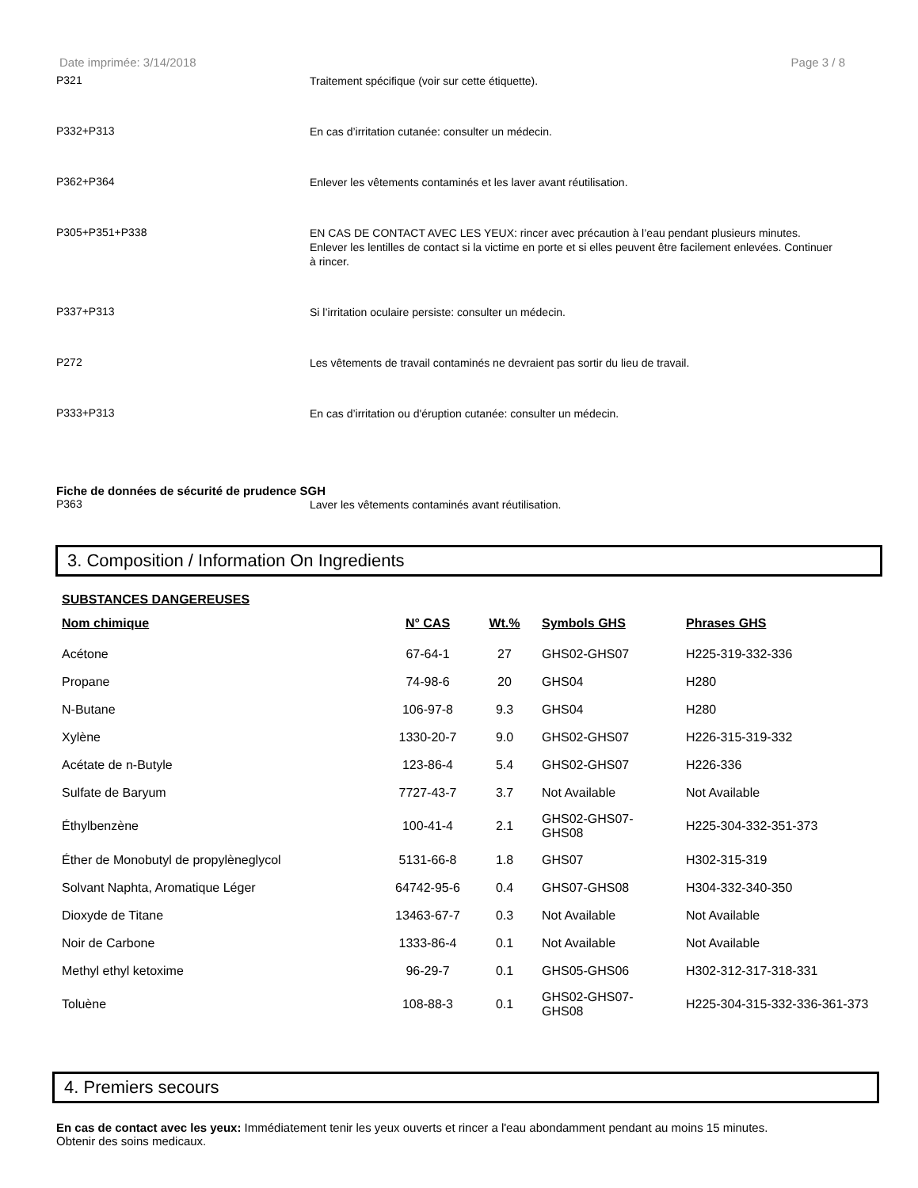Date imprimée: 3/14/2018 Page 3 / 8
P321
Traitement spécifique (voir sur cette étiquette).
P332+P313
En cas d’irritation cutanée: consulter un médecin.
P362+P364
Enlever les vêtements contaminés et les laver avant réutilisation.
P305+P351+P338
EN CAS DE CONTACT AVEC LES YEUX: rincer avec précaution à l’eau pendant plusieurs minutes. Enlever les lentilles de contact si la victime en porte et si elles peuvent être facilement enlevées. Continuer à rincer.
P337+P313
Si l’irritation oculaire persiste: consulter un médecin.
P272
Les vêtements de travail contaminés ne devraient pas sortir du lieu de travail.
P333+P313
En cas d’irritation ou d'éruption cutanée: consulter un médecin.
Fiche de données de sécurité de prudence SGH
P363
Laver les vêtements contaminés avant réutilisation.
3. Composition / Information On Ingredients
SUBSTANCES DANGEREUSES
| Nom chimique | N° CAS | Wt.% | Symbols GHS | Phrases GHS |
| --- | --- | --- | --- | --- |
| Acétone | 67-64-1 | 27 | GHS02-GHS07 | H225-319-332-336 |
| Propane | 74-98-6 | 20 | GHS04 | H280 |
| N-Butane | 106-97-8 | 9.3 | GHS04 | H280 |
| Xylène | 1330-20-7 | 9.0 | GHS02-GHS07 | H226-315-319-332 |
| Acétate de n-Butyle | 123-86-4 | 5.4 | GHS02-GHS07 | H226-336 |
| Sulfate de Baryum | 7727-43-7 | 3.7 | Not Available | Not Available |
| Éthylbenzène | 100-41-4 | 2.1 | GHS02-GHS07- GHS08 | H225-304-332-351-373 |
| Éther de Monobutyl de propylèneglycol | 5131-66-8 | 1.8 | GHS07 | H302-315-319 |
| Solvant Naphta, Aromatique Léger | 64742-95-6 | 0.4 | GHS07-GHS08 | H304-332-340-350 |
| Dioxyde de Titane | 13463-67-7 | 0.3 | Not Available | Not Available |
| Noir de Carbone | 1333-86-4 | 0.1 | Not Available | Not Available |
| Methyl ethyl ketoxime | 96-29-7 | 0.1 | GHS05-GHS06 | H302-312-317-318-331 |
| Toluène | 108-88-3 | 0.1 | GHS02-GHS07- GHS08 | H225-304-315-332-336-361-373 |
4. Premiers secours
En cas de contact avec les yeux: Immédiatement tenir les yeux ouverts et rincer a l'eau abondamment pendant au moins 15 minutes. Obtenir des soins medicaux.